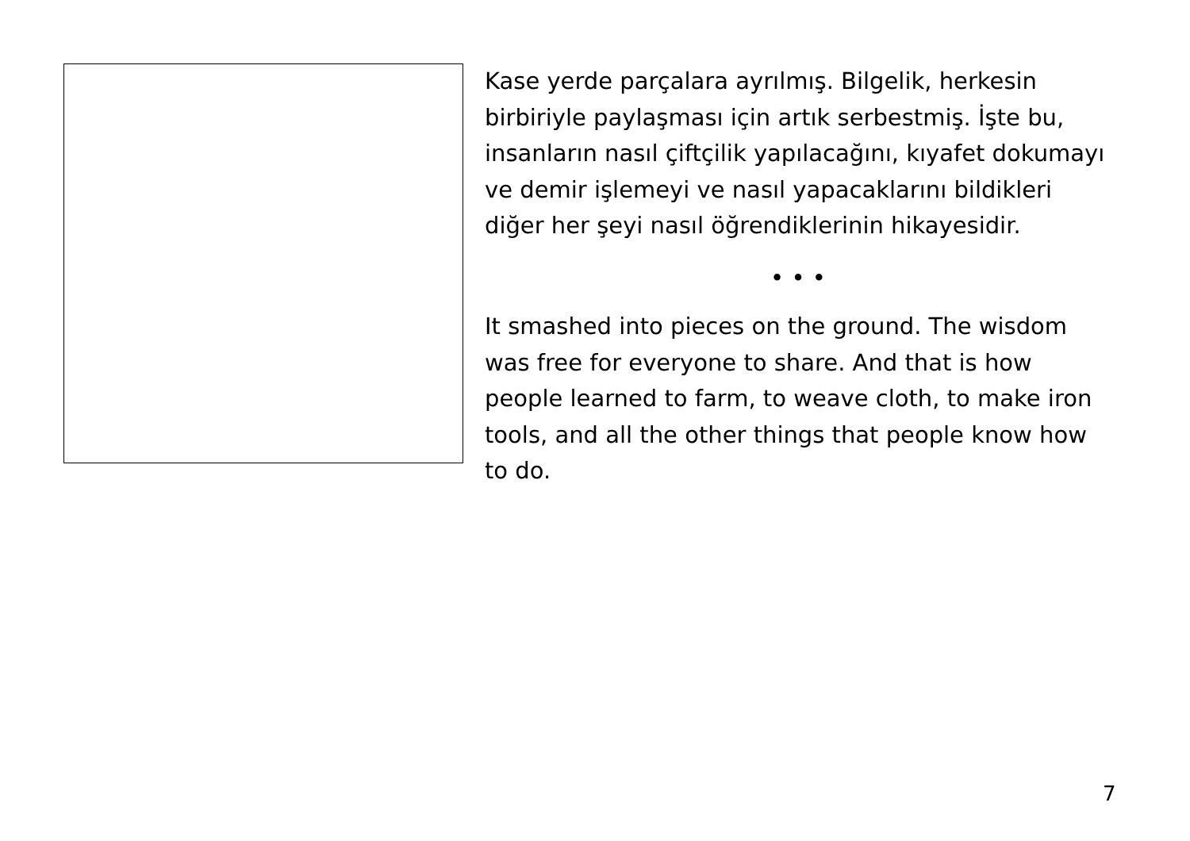Kase yerde parçalara ayrılmış. Bilgelik, herkesin birbiriyle paylaşması için artık serbestmiş. İşte bu, insanların nasıl çiftçilik yapılacağını, kıyafet dokumayı ve demir işlemeyi ve nasıl yapacaklarını bildikleri diğer her şeyi nasıl öğrendiklerinin hikayesidir.
• • •
It smashed into pieces on the ground. The wisdom was free for everyone to share. And that is how people learned to farm, to weave cloth, to make iron tools, and all the other things that people know how to do.
7